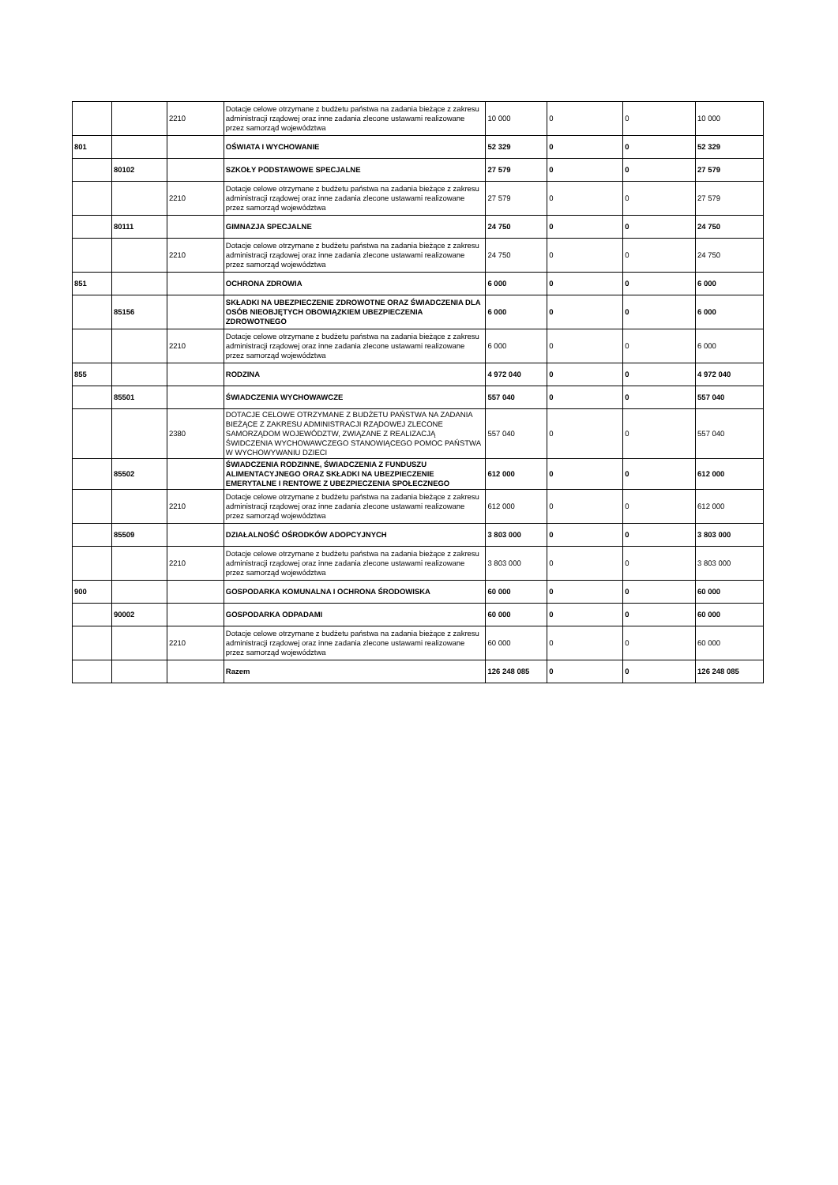| | | 2210 | Dotacje celowe otrzymane z budżetu państwa na zadania bieżące z zakresu administracji rządowej oraz inne zadania zlecone ustawami realizowane przez samorząd województwa | 10 000 | 0 | 0 | 10 000 |
| 801 | | | OŚWIATA I WYCHOWANIE | 52 329 | 0 | 0 | 52 329 |
| | 80102 | | SZKOŁY PODSTAWOWE SPECJALNE | 27 579 | 0 | 0 | 27 579 |
| | | 2210 | Dotacje celowe otrzymane z budżetu państwa na zadania bieżące z zakresu administracji rządowej oraz inne zadania zlecone ustawami realizowane przez samorząd województwa | 27 579 | 0 | 0 | 27 579 |
| | 80111 | | GIMNAZJA SPECJALNE | 24 750 | 0 | 0 | 24 750 |
| | | 2210 | Dotacje celowe otrzymane z budżetu państwa na zadania bieżące z zakresu administracji rządowej oraz inne zadania zlecone ustawami realizowane przez samorząd województwa | 24 750 | 0 | 0 | 24 750 |
| 851 | | | OCHRONA ZDROWIA | 6 000 | 0 | 0 | 6 000 |
| | 85156 | | SKŁADKI NA UBEZPIECZENIE ZDROWOTNE ORAZ ŚWIADCZENIA DLA OSÓB NIEOBJĘTYCH OBOWIĄZKIEM UBEZPIECZENIA ZDROWOTNEGO | 6 000 | 0 | 0 | 6 000 |
| | | 2210 | Dotacje celowe otrzymane z budżetu państwa na zadania bieżące z zakresu administracji rządowej oraz inne zadania zlecone ustawami realizowane przez samorząd województwa | 6 000 | 0 | 0 | 6 000 |
| 855 | | | RODZINA | 4 972 040 | 0 | 0 | 4 972 040 |
| | 85501 | | ŚWIADCZENIA WYCHOWAWCZE | 557 040 | 0 | 0 | 557 040 |
| | | 2380 | DOTACJE CELOWE OTRZYMANE Z BUDŻETU PAŃSTWA NA ZADANIA BIEŻĄCE Z ZAKRESU ADMINISTRACJI RZĄDOWEJ ZLECONE SAMORZĄDOM WOJEWÓDZTW, ZWIĄZANE Z REALIZACJĄ ŚWIDCZENIA WYCHOWAWCZEGO STANOWIĄCEGO POMOC PAŃSTWA W WYCHOWYWANIU DZIECI | 557 040 | 0 | 0 | 557 040 |
| | 85502 | | ŚWIADCZENIA RODZINNE, ŚWIADCZENIA Z FUNDUSZU ALIMENTACYJNEGO ORAZ SKŁADKI NA UBEZPIECZENIE EMERYTALNE I RENTOWE Z UBEZPIECZENIA SPOŁECZNEGO | 612 000 | 0 | 0 | 612 000 |
| | | 2210 | Dotacje celowe otrzymane z budżetu państwa na zadania bieżące z zakresu administracji rządowej oraz inne zadania zlecone ustawami realizowane przez samorząd województwa | 612 000 | 0 | 0 | 612 000 |
| | 85509 | | DZIAŁALNOŚĆ OŚRODKÓW ADOPCYJNYCH | 3 803 000 | 0 | 0 | 3 803 000 |
| | | 2210 | Dotacje celowe otrzymane z budżetu państwa na zadania bieżące z zakresu administracji rządowej oraz inne zadania zlecone ustawami realizowane przez samorząd województwa | 3 803 000 | 0 | 0 | 3 803 000 |
| 900 | | | GOSPODARKA KOMUNALNA I OCHRONA ŚRODOWISKA | 60 000 | 0 | 0 | 60 000 |
| | 90002 | | GOSPODARKA ODPADAMI | 60 000 | 0 | 0 | 60 000 |
| | | 2210 | Dotacje celowe otrzymane z budżetu państwa na zadania bieżące z zakresu administracji rządowej oraz inne zadania zlecone ustawami realizowane przez samorząd województwa | 60 000 | 0 | 0 | 60 000 |
| | | | Razem | 126 248 085 | 0 | 0 | 126 248 085 |